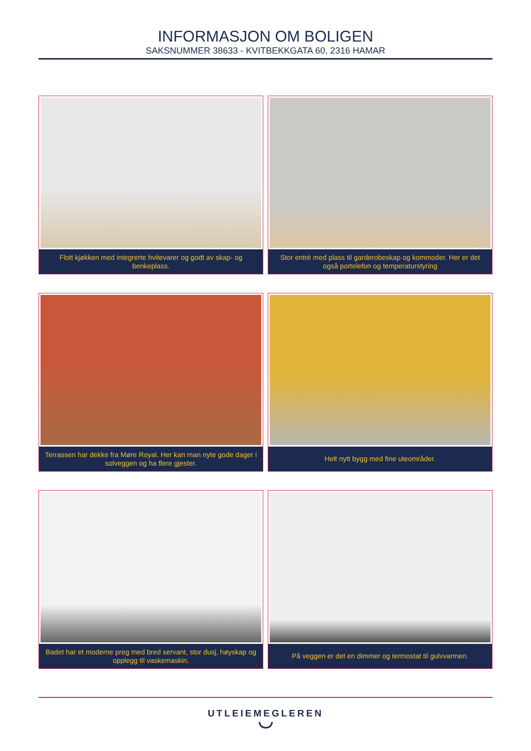INFORMASJON OM BOLIGEN
SAKSNUMMER 38633 - KVITBEKKGATA 60, 2316 HAMAR
Flott kjøkken med integrerte hvitevarer og godt av skap- og benkeplass.
Stor entré med plass til garderobeskap og kommoder. Her er det også portelefon og temperaturstyring
Terrassen har dekke fra Møre Royal. Her kan man nyte gode dager i solveggen og ha flere gjester.
Helt nytt bygg med fine uteområder.
Badet har et moderne preg med bred servant, stor dusj, høyskap og opplegg til vaskemaskin.
På veggen er det en dimmer og termostat til gulvvarmen.
UTLEIEMEGLEREN